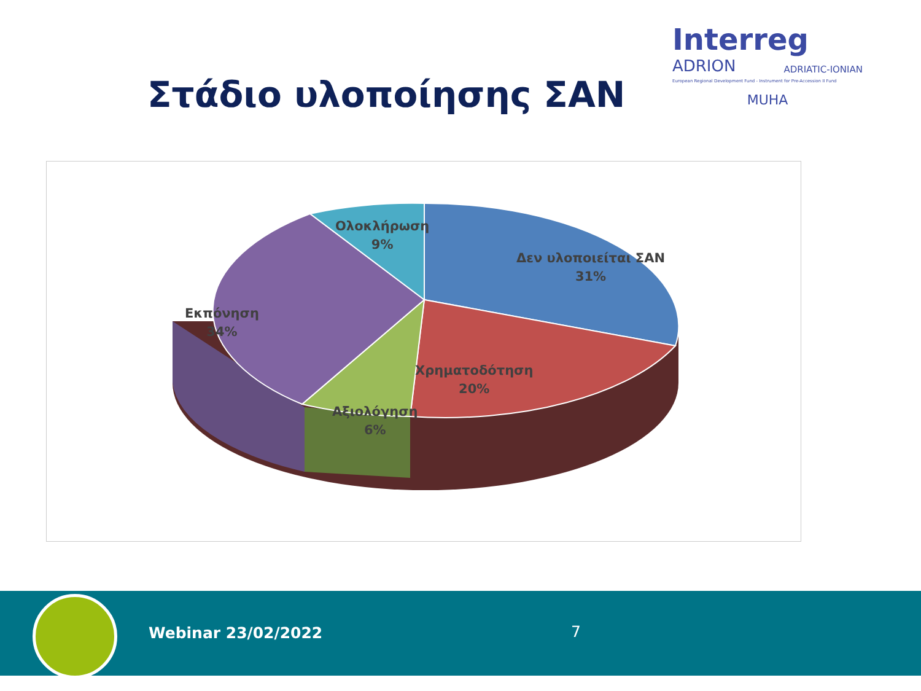Interreg
ADRION ADRIATIC-IONIAN
European Regional Development Fund - Instrument for Pre-Accession II Fund
MUHA
Στάδιο υλοποίησης ΣΑΝ
Ολοκλήρωση
9%
Δεν υλοποιείται ΣΑΝ
31%
Εκπόνηση
34%
Χρηματοδότηση
20%
Αξιολόγηση
6%
Webinar 23/02/2022 7